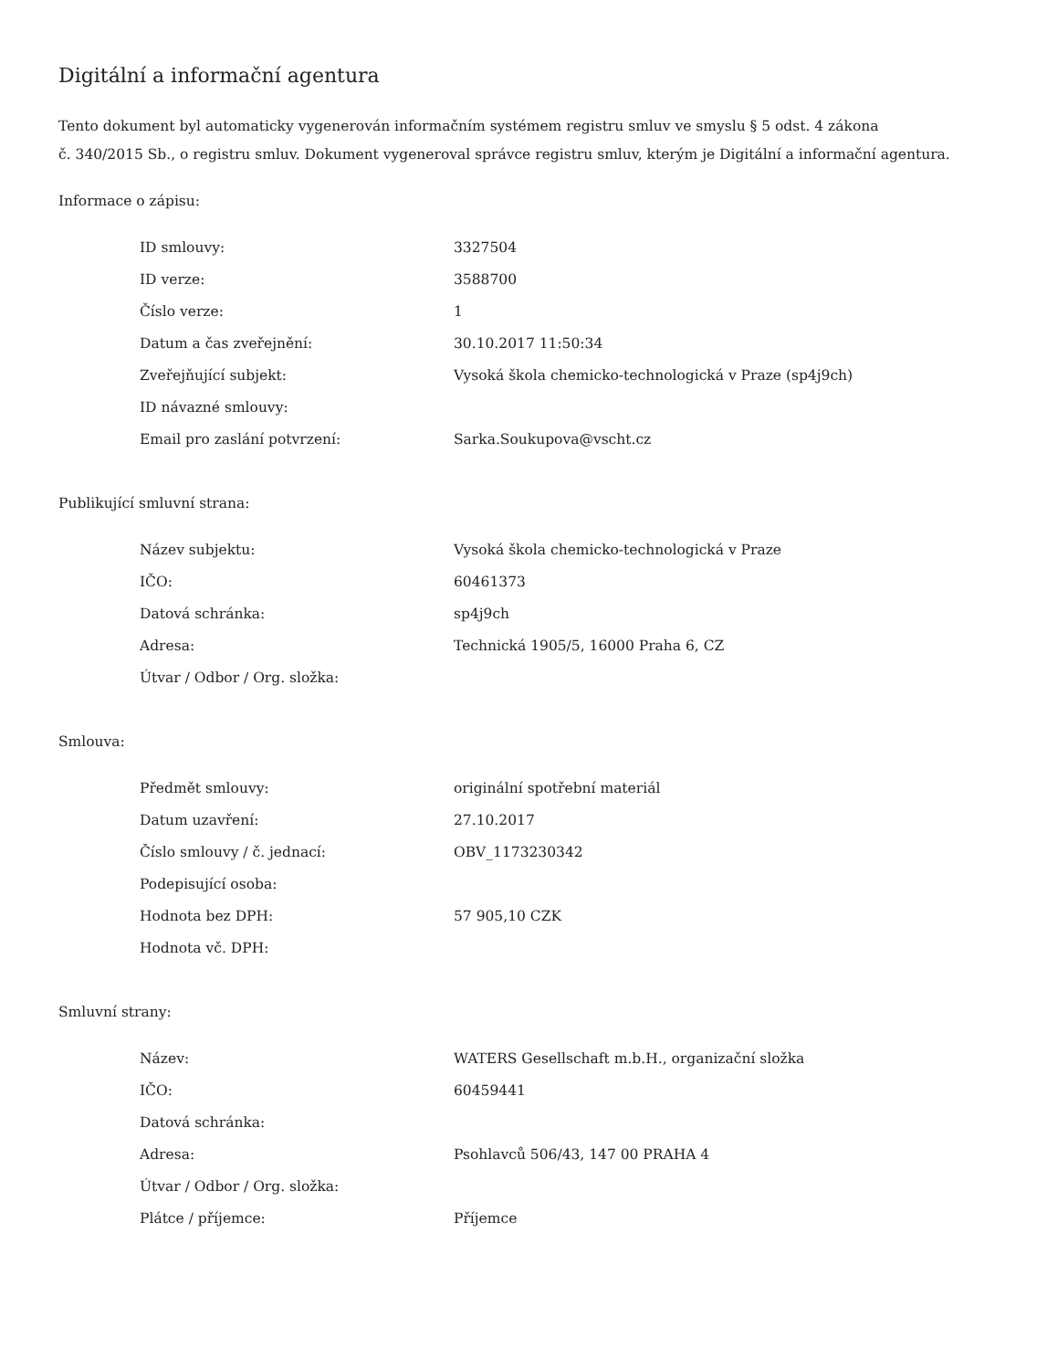Digitální a informační agentura
Tento dokument byl automaticky vygenerován informačním systémem registru smluv ve smyslu § 5 odst. 4 zákona
č. 340/2015 Sb., o registru smluv. Dokument vygeneroval správce registru smluv, kterým je Digitální a informační agentura.
Informace o zápisu:
| ID smlouvy: | 3327504 |
| ID verze: | 3588700 |
| Číslo verze: | 1 |
| Datum a čas zveřejnění: | 30.10.2017 11:50:34 |
| Zveřejňující subjekt: | Vysoká škola chemicko-technologická v Praze (sp4j9ch) |
| ID návazné smlouvy: | |
| Email pro zaslání potvrzení: | Sarka.Soukupova@vscht.cz |
Publikující smluvní strana:
| Název subjektu: | Vysoká škola chemicko-technologická v Praze |
| IČO: | 60461373 |
| Datová schránka: | sp4j9ch |
| Adresa: | Technická 1905/5, 16000 Praha 6, CZ |
| Útvar / Odbor / Org. složka: | |
Smlouva:
| Předmět smlouvy: | originální spotřební materiál |
| Datum uzavření: | 27.10.2017 |
| Číslo smlouvy / č. jednací: | OBV_1173230342 |
| Podepisující osoba: | |
| Hodnota bez DPH: | 57 905,10 CZK |
| Hodnota vč. DPH: | |
Smluvní strany:
| Název: | WATERS Gesellschaft m.b.H., organizační složka |
| IČO: | 60459441 |
| Datová schránka: | |
| Adresa: | Psohlavců 506/43, 147 00 PRAHA 4 |
| Útvar / Odbor / Org. složka: | |
| Plátce / příjemce: | Příjemce |